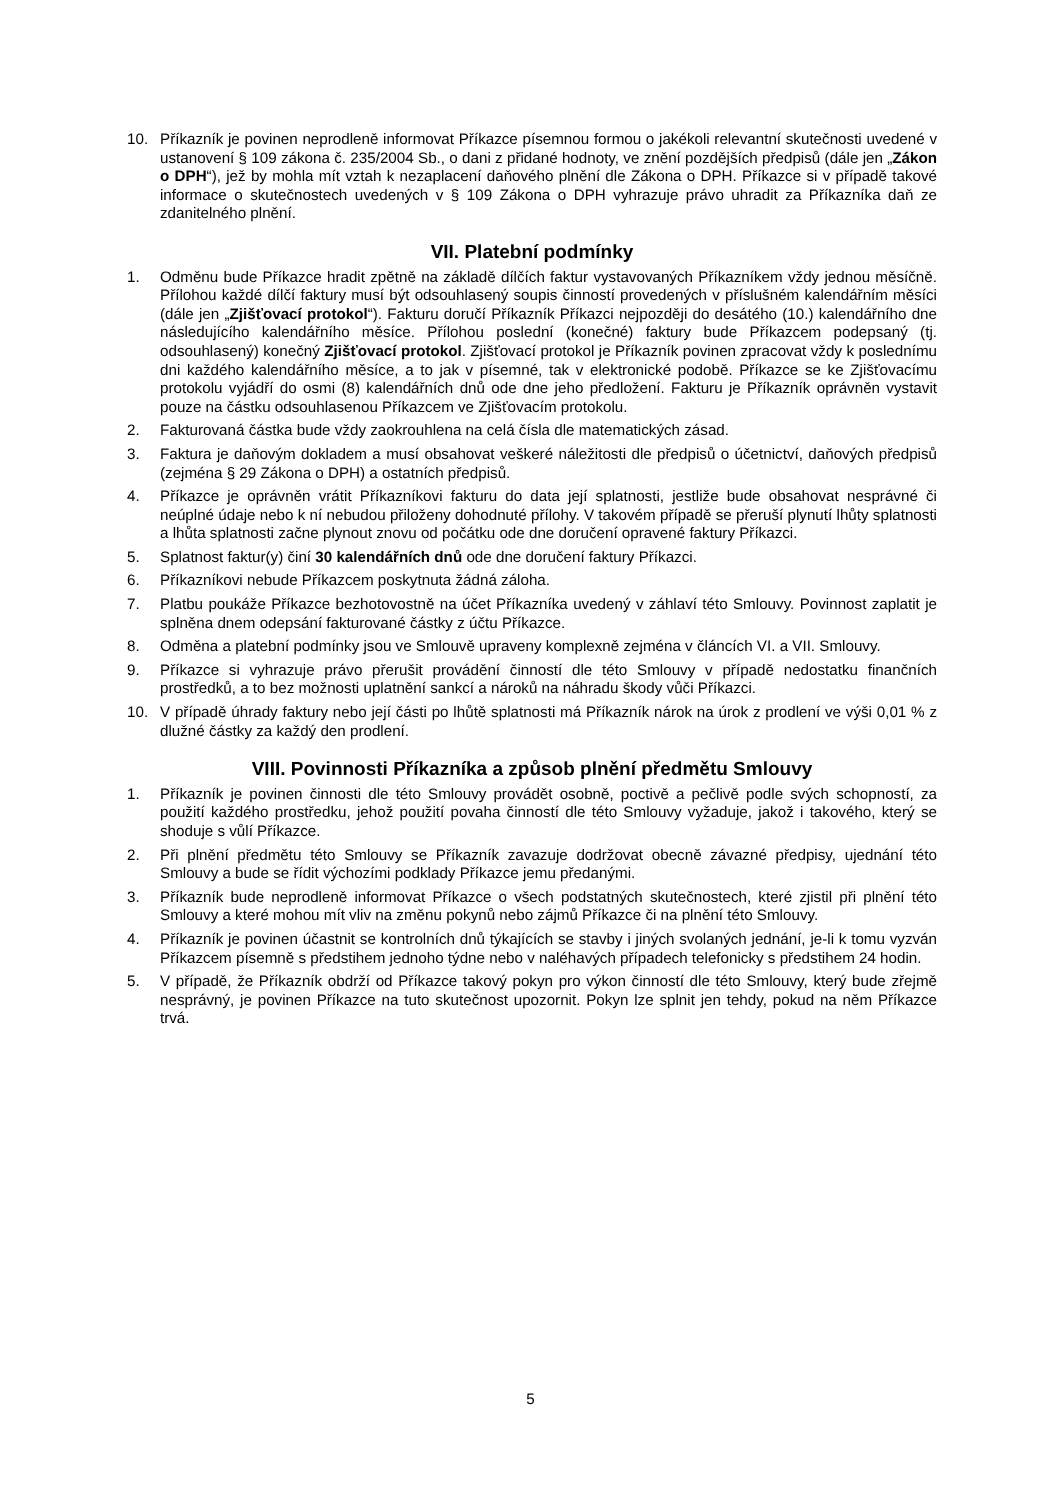10. Příkazník je povinen neprodleně informovat Příkazce písemnou formou o jakékoli relevantní skutečnosti uvedené v ustanovení § 109 zákona č. 235/2004 Sb., o dani z přidané hodnoty, ve znění pozdějších předpisů (dále jen „Zákon o DPH“), jež by mohla mít vztah k nezaplacení daňového plnění dle Zákona o DPH. Příkazce si v případě takové informace o skutečnostech uvedených v § 109 Zákona o DPH vyhrazuje právo uhradit za Příkazníka daň ze zdanitelného plnění.
VII. Platební podmínky
1. Odměnu bude Příkazce hradit zpětně na základě dílčích faktur vystavovaných Příkazníkem vždy jednou měsíčně. Přílohou každé dílčí faktury musí být odsouhlasený soupis činností provedených v příslušném kalendářním měsíci (dále jen „Zjišťovací protokol“). Fakturu doručí Příkazník Příkazci nejpozději do desátého (10.) kalendářního dne následujícího kalendářního měsíce. Přílohou poslední (konečné) faktury bude Příkazcem podepsaný (tj. odsouhlasený) konečný Zjišťovací protokol. Zjišťovací protokol je Příkazník povinen zpracovat vždy k poslednímu dni každého kalendářního měsíce, a to jak v písemné, tak v elektronické podobě. Příkazce se ke Zjišťovacímu protokolu vyjádří do osmi (8) kalendářních dnů ode dne jeho předložení. Fakturu je Příkazník oprávněn vystavit pouze na částku odsouhlasenou Příkazcem ve Zjišťovacím protokolu.
2. Fakturovaná částka bude vždy zaokrouhlena na celá čísla dle matematických zásad.
3. Faktura je daňovým dokladem a musí obsahovat veškeré náležitosti dle předpisů o účetnictví, daňových předpisů (zejména § 29 Zákona o DPH) a ostatních předpisů.
4. Příkazce je oprávněn vrátit Příkazníkovi fakturu do data její splatnosti, jestliže bude obsahovat nesprávné či neúplné údaje nebo k ní nebudou přiloženy dohodnuté přílohy. V takovém případě se přeruší plynutí lhůty splatnosti a lhůta splatnosti začne plynout znovu od počátku ode dne doručení opravené faktury Příkazci.
5. Splatnost faktur(y) činí 30 kalendářních dnů ode dne doručení faktury Příkazci.
6. Příkazníkovi nebude Příkazcem poskytnuta žádná záloha.
7. Platbu poukáže Příkazce bezhotovostně na účet Příkazníka uvedený v záhlaví této Smlouvy. Povinnost zaplatit je splněna dnem odepsání fakturované částky z účtu Příkazce.
8. Odměna a platební podmínky jsou ve Smlouvě upraveny komplexně zejména v článcích VI. a VII. Smlouvy.
9. Příkazce si vyhrazuje právo přerušit provádění činností dle této Smlouvy v případě nedostatku finančních prostředků, a to bez možnosti uplatnění sankcí a nároků na náhradu škody vůči Příkazci.
10. V případě úhrady faktury nebo její části po lhůtě splatnosti má Příkazník nárok na úrok z prodlení ve výši 0,01 % z dlužné částky za každý den prodlení.
VIII. Povinnosti Příkazníka a způsob plnění předmětu Smlouvy
1. Příkazník je povinen činnosti dle této Smlouvy provádět osobně, poctivě a pečlivě podle svých schopností, za použití každého prostředku, jehož použití povaha činností dle této Smlouvy vyžaduje, jakož i takového, který se shoduje s vůlí Příkazce.
2. Při plnění předmětu této Smlouvy se Příkazník zavazuje dodržovat obecně závazné předpisy, ujednání této Smlouvy a bude se řídit výchozími podklady Příkazce jemu předanými.
3. Příkazník bude neprodleně informovat Příkazce o všech podstatných skutečnostech, které zjistil při plnění této Smlouvy a které mohou mít vliv na změnu pokynů nebo zájmů Příkazce či na plnění této Smlouvy.
4. Příkazník je povinen účastnit se kontrolních dnů týkajících se stavby i jiných svolaných jednání, je-li k tomu vyzván Příkazcem písemně s předstihem jednoho týdne nebo v naléhavých případech telefonicky s předstihem 24 hodin.
5. V případě, že Příkazník obdrží od Příkazce takový pokyn pro výkon činností dle této Smlouvy, který bude zřejmě nesprávný, je povinen Příkazce na tuto skutečnost upozornit. Pokyn lze splnit jen tehdy, pokud na něm Příkazce trvá.
5